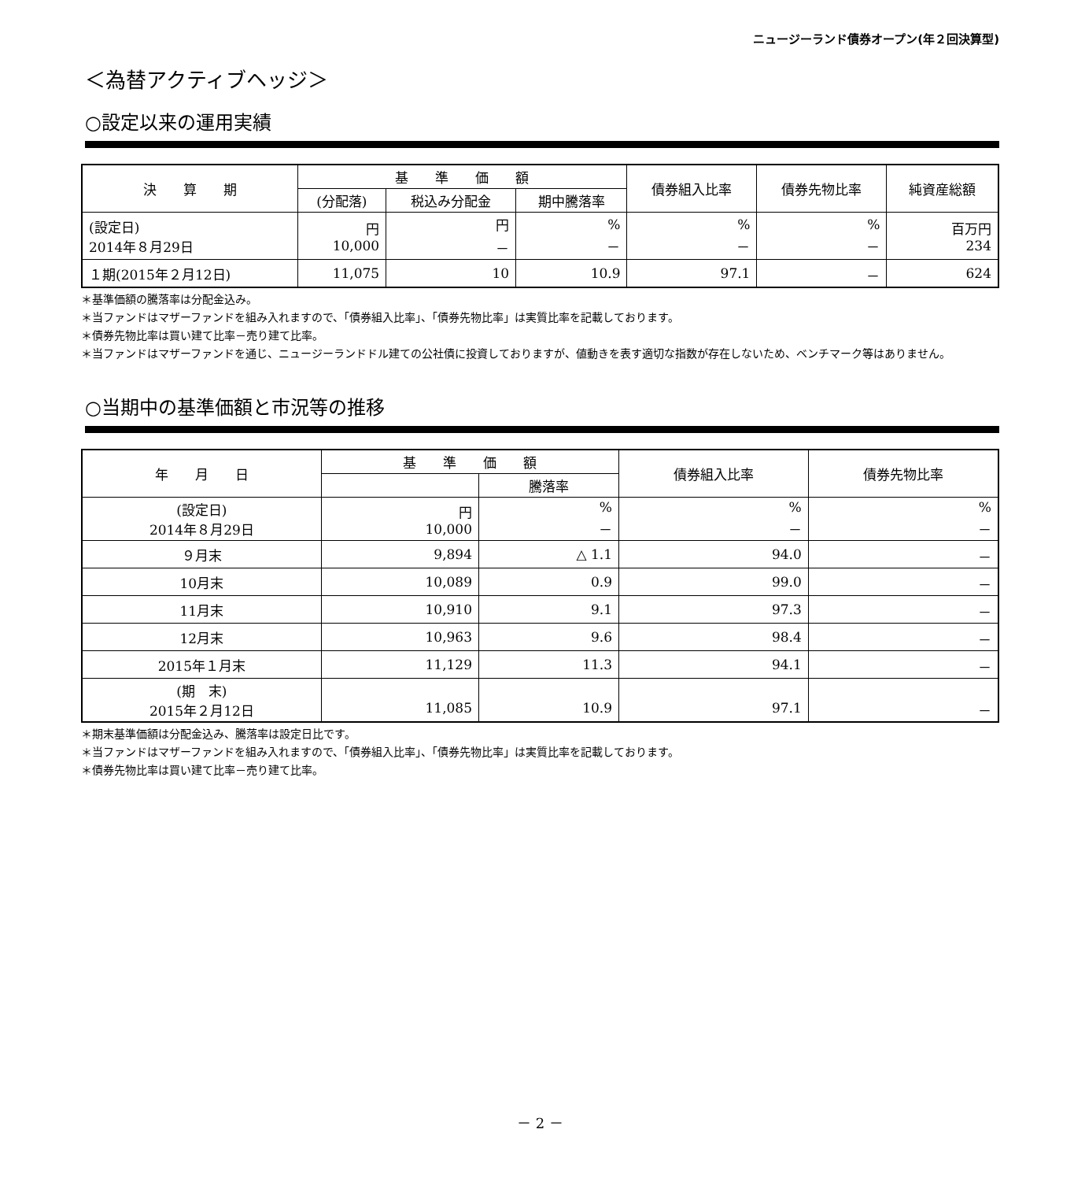ニュージーランド債券オープン(年２回決算型)
＜為替アクティブヘッジ＞
○設定以来の運用実績
| 決 算 期 | 基 準 価 額 | | | 債券組入比率 | 債券先物比率 | 純資産総額 |
| --- | --- | --- | --- | --- | --- | --- |
| | (分配落) | 税込み分配金 | 期中騰落率 | | | |
| (設定日) 2014年８月29日 | 円 10,000 | 円 － | % － | % － | % － | 百万円 234 |
| １期(2015年２月12日) | 11,075 | 10 | 10.9 | 97.1 | － | 624 |
＊基準価額の騰落率は分配金込み。
＊当ファンドはマザーファンドを組み入れますので、「債券組入比率」、「債券先物比率」は実質比率を記載しております。
＊債券先物比率は買い建て比率－売り建て比率。
＊当ファンドはマザーファンドを通じ、ニュージーランドドル建ての公社債に投資しておりますが、値動きを表す適切な指数が存在しないため、ベンチマーク等はありません。
○当期中の基準価額と市況等の推移
| 年 月 日 | 基 準 価 額 | | 債券組入比率 | 債券先物比率 |
| --- | --- | --- | --- | --- |
| | | 騰落率 | | |
| (設定日) 2014年８月29日 | 円 10,000 | % － | % － | % － |
| ９月末 | 9,894 | △ 1.1 | 94.0 | － |
| 10月末 | 10,089 | 0.9 | 99.0 | － |
| 11月末 | 10,910 | 9.1 | 97.3 | － |
| 12月末 | 10,963 | 9.6 | 98.4 | － |
| 2015年１月末 | 11,129 | 11.3 | 94.1 | － |
| (期 末) 2015年２月12日 | 11,085 | 10.9 | 97.1 | － |
＊期末基準価額は分配金込み、騰落率は設定日比です。
＊当ファンドはマザーファンドを組み入れますので、「債券組入比率」、「債券先物比率」は実質比率を記載しております。
＊債券先物比率は買い建て比率－売り建て比率。
－ 2 －